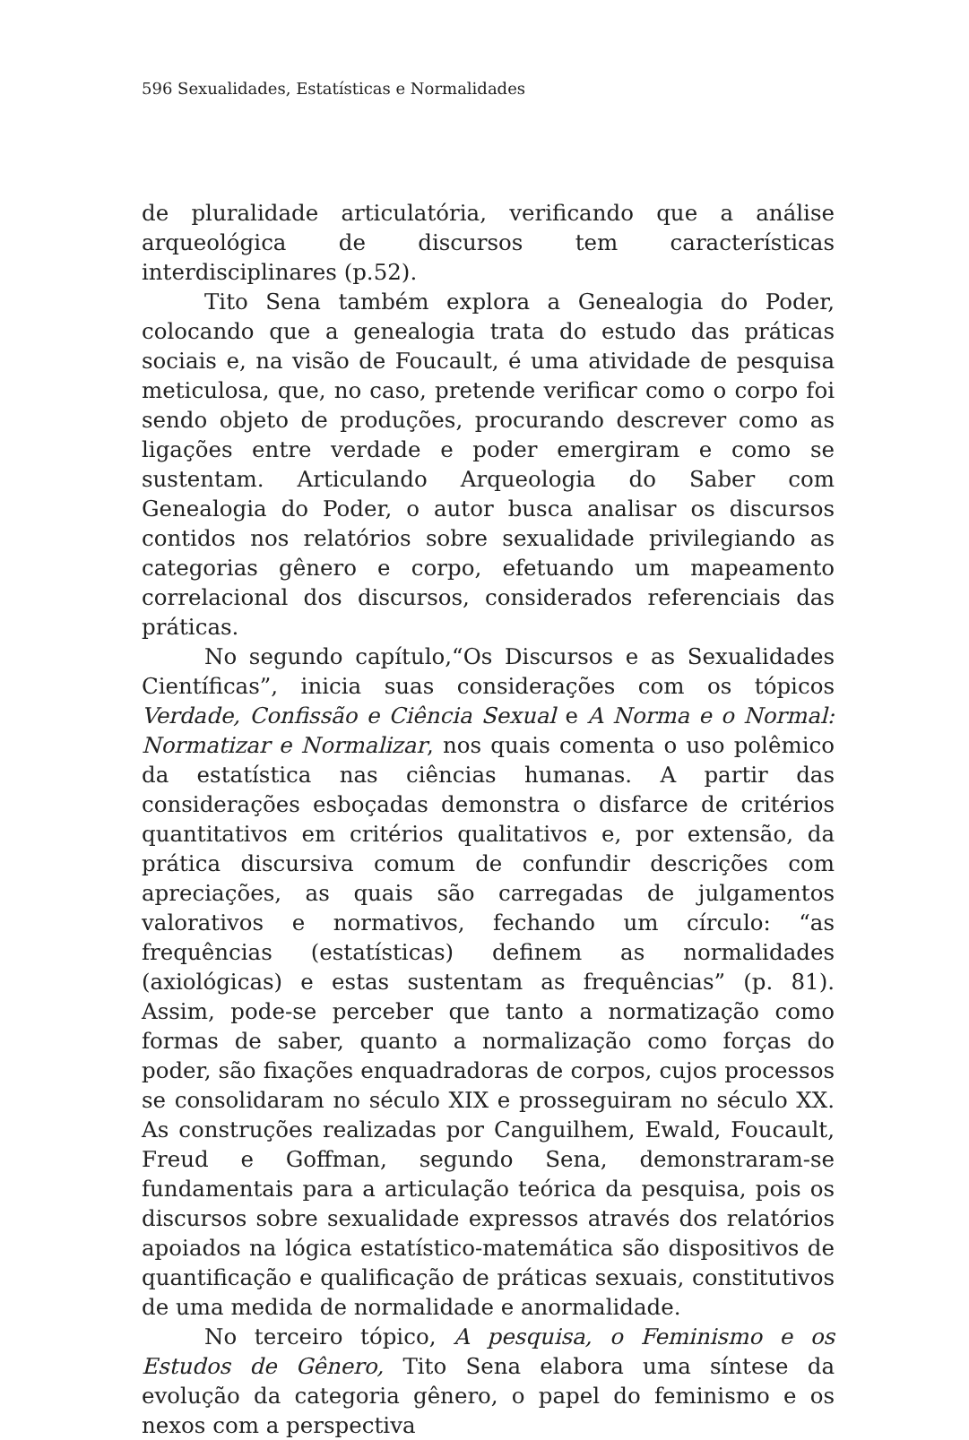596 Sexualidades, Estatísticas e Normalidades
de pluralidade articulatória, verificando que a análise arqueológica de discursos tem características interdisciplinares (p.52).
Tito Sena também explora a Genealogia do Poder, colocando que a genealogia trata do estudo das práticas sociais e, na visão de Foucault, é uma atividade de pesquisa meticulosa, que, no caso, pretende verificar como o corpo foi sendo objeto de produções, procurando descrever como as ligações entre verdade e poder emergiram e como se sustentam. Articulando Arqueologia do Saber com Genealogia do Poder, o autor busca analisar os discursos contidos nos relatórios sobre sexualidade privilegiando as categorias gênero e corpo, efetuando um mapeamento correlacional dos discursos, considerados referenciais das práticas.
No segundo capítulo,“Os Discursos e as Sexualidades Científicas”, inicia suas considerações com os tópicos Verdade, Confissão e Ciência Sexual e A Norma e o Normal: Normatizar e Normalizar, nos quais comenta o uso polêmico da estatística nas ciências humanas. A partir das considerações esboçadas demonstra o disfarce de critérios quantitativos em critérios qualitativos e, por extensão, da prática discursiva comum de confundir descrições com apreciações, as quais são carregadas de julgamentos valorativos e normativos, fechando um círculo: “as frequências (estatísticas) definem as normalidades (axiológicas) e estas sustentam as frequências” (p. 81). Assim, pode-se perceber que tanto a normatização como formas de saber, quanto a normalização como forças do poder, são fixações enquadradoras de corpos, cujos processos se consolidaram no século XIX e prosseguiram no século XX. As construções realizadas por Canguilhem, Ewald, Foucault, Freud e Goffman, segundo Sena, demonstraram-se fundamentais para a articulação teórica da pesquisa, pois os discursos sobre sexualidade expressos através dos relatórios apoiados na lógica estatístico-matemática são dispositivos de quantificação e qualificação de práticas sexuais, constitutivos de uma medida de normalidade e anormalidade.
No terceiro tópico, A pesquisa, o Feminismo e os Estudos de Gênero, Tito Sena elabora uma síntese da evolução da categoria gênero, o papel do feminismo e os nexos com a perspectiva